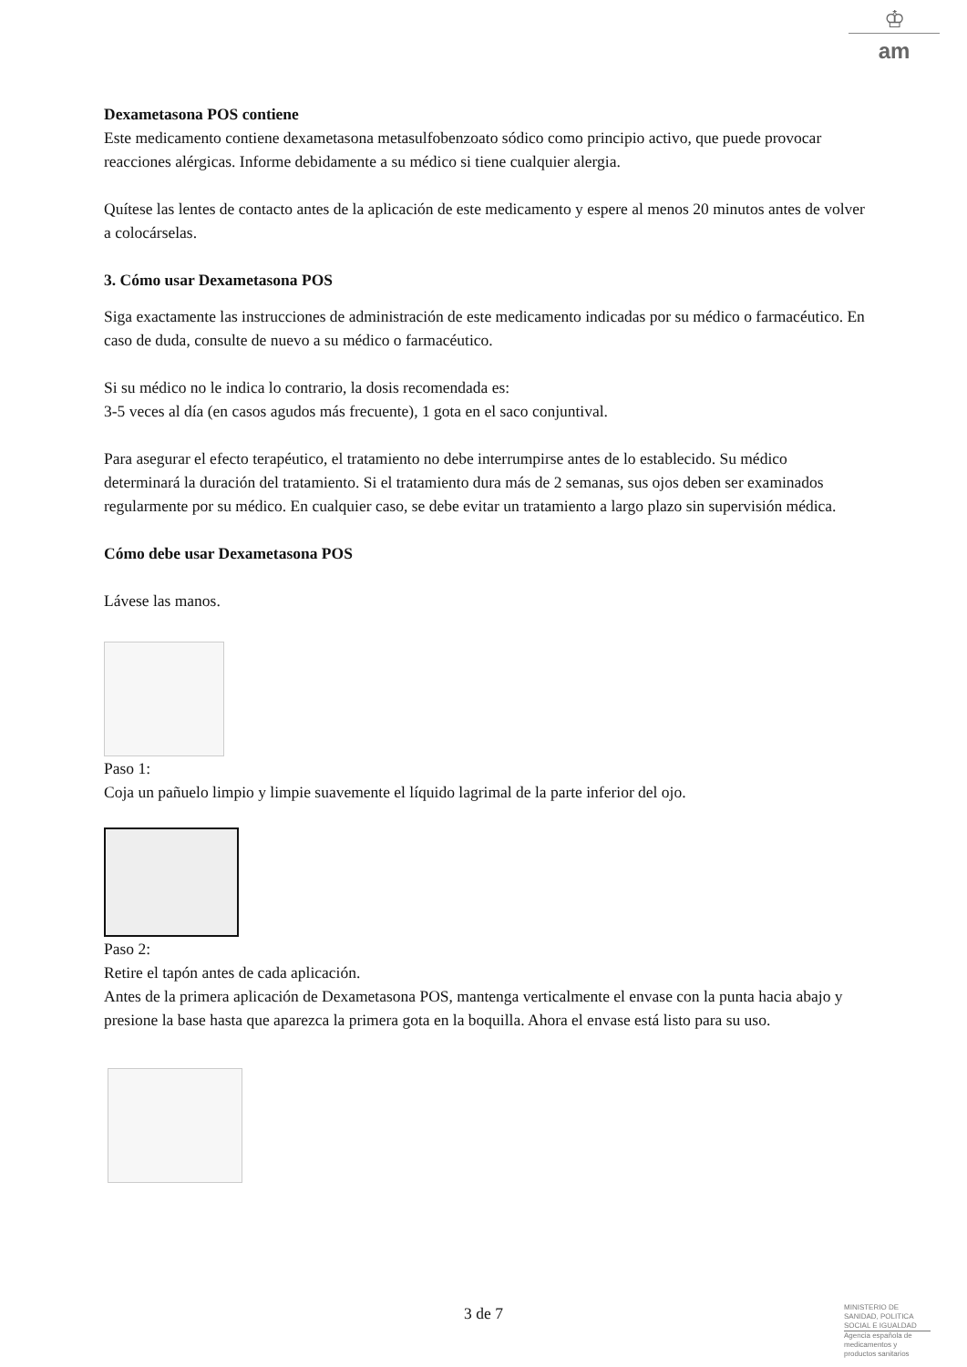♔
am
Dexametasona POS contiene
Este medicamento contiene dexametasona metasulfobenzoato sódico como principio activo, que puede provocar reacciones alérgicas. Informe debidamente a su médico si tiene cualquier alergia.
Quítese las lentes de contacto antes de la aplicación de este medicamento y espere al menos 20 minutos antes de volver a colocárselas.
3. Cómo usar Dexametasona POS
Siga exactamente las instrucciones de administración de este medicamento indicadas por su médico o farmacéutico. En caso de duda, consulte de nuevo a su médico o farmacéutico.
Si su médico no le indica lo contrario, la dosis recomendada es:
3-5 veces al día (en casos agudos más frecuente), 1 gota en el saco conjuntival.
Para asegurar el efecto terapéutico, el tratamiento no debe interrumpirse antes de lo establecido. Su médico determinará la duración del tratamiento. Si el tratamiento dura más de 2 semanas, sus ojos deben ser examinados regularmente por su médico. En cualquier caso, se debe evitar un tratamiento a largo plazo sin supervisión médica.
Cómo debe usar Dexametasona POS
Lávese las manos.
Paso 1:
Coja un pañuelo limpio y limpie suavemente el líquido lagrimal de la parte inferior del ojo.
Paso 2:
Retire el tapón antes de cada aplicación.
Antes de la primera aplicación de Dexametasona POS, mantenga verticalmente el envase con la punta hacia abajo y presione la base hasta que aparezca la primera gota en la boquilla. Ahora el envase está listo para su uso.
3 de 7
MINISTERIO DE SANIDAD, POLITICA SOCIAL E IGUALDAD
Agencia española de medicamentos y productos sanitarios